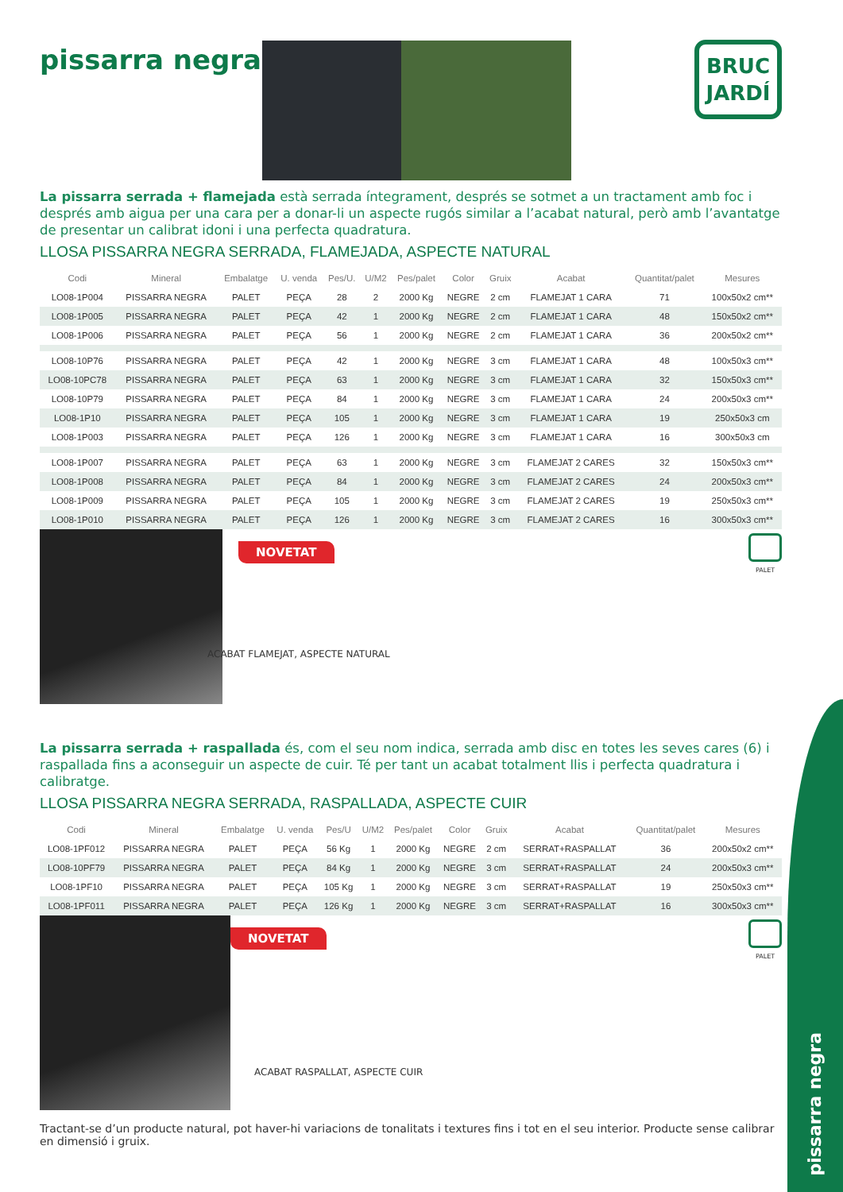pissarra negra
pissarra negra
BRUC
JARDÍ
La pissarra serrada + flamejada està serrada íntegrament, després se sotmet a un tractament amb foc i després amb aigua per una cara per a donar-li un aspecte rugós similar a l’acabat natural, però amb l’avantatge de presentar un calibrat idoni i una perfecta quadratura.
LLOSA PISSARRA NEGRA SERRADA, FLAMEJADA, ASPECTE NATURAL
| Codi | Mineral | Embalatge | U. venda | Pes/U. | U/M2 | Pes/palet | Color | Gruix | Acabat | Quantitat/palet | Mesures |
| --- | --- | --- | --- | --- | --- | --- | --- | --- | --- | --- | --- |
| LO08-1P004 | PISSARRA NEGRA | PALET | PEÇA | 28 | 2 | 2000 Kg | NEGRE | 2 cm | FLAMEJAT 1 CARA | 71 | 100x50x2 cm** |
| LO08-1P005 | PISSARRA NEGRA | PALET | PEÇA | 42 | 1 | 2000 Kg | NEGRE | 2 cm | FLAMEJAT 1 CARA | 48 | 150x50x2 cm** |
| LO08-1P006 | PISSARRA NEGRA | PALET | PEÇA | 56 | 1 | 2000 Kg | NEGRE | 2 cm | FLAMEJAT 1 CARA | 36 | 200x50x2 cm** |
| LO08-10P76 | PISSARRA NEGRA | PALET | PEÇA | 42 | 1 | 2000 Kg | NEGRE | 3 cm | FLAMEJAT 1 CARA | 48 | 100x50x3 cm** |
| LO08-10PC78 | PISSARRA NEGRA | PALET | PEÇA | 63 | 1 | 2000 Kg | NEGRE | 3 cm | FLAMEJAT 1 CARA | 32 | 150x50x3 cm** |
| LO08-10P79 | PISSARRA NEGRA | PALET | PEÇA | 84 | 1 | 2000 Kg | NEGRE | 3 cm | FLAMEJAT 1 CARA | 24 | 200x50x3 cm** |
| LO08-1P10 | PISSARRA NEGRA | PALET | PEÇA | 105 | 1 | 2000 Kg | NEGRE | 3 cm | FLAMEJAT 1 CARA | 19 | 250x50x3 cm |
| LO08-1P003 | PISSARRA NEGRA | PALET | PEÇA | 126 | 1 | 2000 Kg | NEGRE | 3 cm | FLAMEJAT 1 CARA | 16 | 300x50x3 cm |
| LO08-1P007 | PISSARRA NEGRA | PALET | PEÇA | 63 | 1 | 2000 Kg | NEGRE | 3 cm | FLAMEJAT 2 CARES | 32 | 150x50x3 cm** |
| LO08-1P008 | PISSARRA NEGRA | PALET | PEÇA | 84 | 1 | 2000 Kg | NEGRE | 3 cm | FLAMEJAT 2 CARES | 24 | 200x50x3 cm** |
| LO08-1P009 | PISSARRA NEGRA | PALET | PEÇA | 105 | 1 | 2000 Kg | NEGRE | 3 cm | FLAMEJAT 2 CARES | 19 | 250x50x3 cm** |
| LO08-1P010 | PISSARRA NEGRA | PALET | PEÇA | 126 | 1 | 2000 Kg | NEGRE | 3 cm | FLAMEJAT 2 CARES | 16 | 300x50x3 cm** |
NOVETAT
ACABAT FLAMEJAT, ASPECTE NATURAL
PALET
La pissarra serrada + raspallada és, com el seu nom indica, serrada amb disc en totes les seves cares (6) i raspallada fins a aconseguir un aspecte de cuir. Té per tant un acabat totalment llis i perfecta quadratura i calibratge.
LLOSA PISSARRA NEGRA SERRADA, RASPALLADA, ASPECTE CUIR
| Codi | Mineral | Embalatge | U. venda | Pes/U | U/M2 | Pes/palet | Color | Gruix | Acabat | Quantitat/palet | Mesures |
| --- | --- | --- | --- | --- | --- | --- | --- | --- | --- | --- | --- |
| LO08-1PF012 | PISSARRA NEGRA | PALET | PEÇA | 56 Kg | 1 | 2000 Kg | NEGRE | 2 cm | SERRAT+RASPALLAT | 36 | 200x50x2 cm** |
| LO08-10PF79 | PISSARRA NEGRA | PALET | PEÇA | 84 Kg | 1 | 2000 Kg | NEGRE | 3 cm | SERRAT+RASPALLAT | 24 | 200x50x3 cm** |
| LO08-1PF10 | PISSARRA NEGRA | PALET | PEÇA | 105 Kg | 1 | 2000 Kg | NEGRE | 3 cm | SERRAT+RASPALLAT | 19 | 250x50x3 cm** |
| LO08-1PF011 | PISSARRA NEGRA | PALET | PEÇA | 126 Kg | 1 | 2000 Kg | NEGRE | 3 cm | SERRAT+RASPALLAT | 16 | 300x50x3 cm** |
NOVETAT
ACABAT RASPALLAT, ASPECTE CUIR
PALET
Tractant-se d’un producte natural, pot haver-hi variacions de tonalitats i textures fins i tot en el seu interior. Producte sense calibrar en dimensió i gruix.